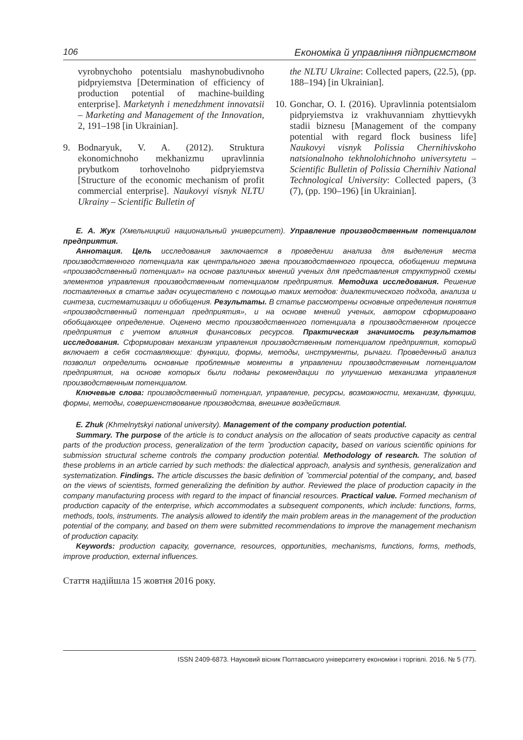106 Економіка й управління підприємством
vyrobnychoho potentsialu mashynobudivnoho pidpryiemstva [Determination of efficiency of production potential of machine-building enterprise]. Marketynh i menedzhment innovatsii – Marketing and Management of the Innovation, 2, 191–198 [in Ukrainian].
9. Bodnaryuk, V. A. (2012). Struktura ekonomichnoho mekhanizmu upravlinnia prybutkom torhovelnoho pidpryiemstva [Structure of the economic mechanism of profit commercial enterprise]. Naukovyi visnyk NLTU Ukrainy – Scientific Bulletin of
the NLTU Ukraine: Collected papers, (22.5), (pp. 188–194) [in Ukrainian].
10. Gonchar, O. I. (2016). Upravlinnia potentsialom pidpryiemstva iz vrakhuvanniam zhyttievykh stadii biznesu [Management of the company potential with regard flock business life] Naukovyi visnyk Polissia Chernihivskoho natsionalnoho tekhnolohichnoho universytetu – Scientific Bulletin of Polissia Chernihiv National Technological University: Collected papers, (3 (7), (pp. 190–196) [in Ukrainian].
Е. А. Жук (Хмельницкий национальный университет). Управление производственным потенциалом предприятия.
Аннотация. Цель исследования заключается в проведении анализа для выделения места производственного потенциала как центрального звена производственного процесса, обобщении термина «производственный потенциал» на основе различных мнений ученых для представления структурной схемы элементов управления производственным потенциалом предприятия. Методика исследования. Решение поставленных в статье задач осуществлено с помощью таких методов: диалектического подхода, анализа и синтеза, систематизации и обобщения. Результаты. В статье рассмотрены основные определения понятия «производственный потенциал предприятия», и на основе мнений ученых, автором сформировано обобщающее определение. Оценено место производственного потенциала в производственном процессе предприятия с учетом влияния финансовых ресурсов. Практическая значимость результатов исследования. Сформирован механизм управления производственным потенциалом предприятия, который включает в себя составляющие: функции, формы, методы, инструменты, рычаги. Проведенный анализ позволил определить основные проблемные моменты в управлении производственным потенциалом предприятия, на основе которых были поданы рекомендации по улучшению механизма управления производственным потенциалом.
Ключевые слова: производственный потенциал, управление, ресурсы, возможности, механизм, функции, формы, методы, совершенствование производства, внешние воздействия.
E. Zhuk (Khmelnytskyi national university). Management of the company production potential.
Summary. The purpose of the article is to conduct analysis on the allocation of seats productive capacity as central parts of the production process, generalization of the term ‶production capacity„ based on various scientific opinions for submission structural scheme controls the company production potential. Methodology of research. The solution of these problems in an article carried by such methods: the dialectical approach, analysis and synthesis, generalization and systematization. Findings. The article discusses the basic definition of ‶commercial potential of the company„ and, based on the views of scientists, formed generalizing the definition by author. Reviewed the place of production capacity in the company manufacturing process with regard to the impact of financial resources. Practical value. Formed mechanism of production capacity of the enterprise, which accommodates a subsequent components, which include: functions, forms, methods, tools, instruments. The analysis allowed to identify the main problem areas in the management of the production potential of the company, and based on them were submitted recommendations to improve the management mechanism of production capacity.
Keywords: production capacity, governance, resources, opportunities, mechanisms, functions, forms, methods, improve production, external influences.
Стаття надійшла 15 жовтня 2016 року.
ISSN 2409-6873. Науковий вісник Полтавського університету економіки і торгівлі. 2016. № 5 (77).